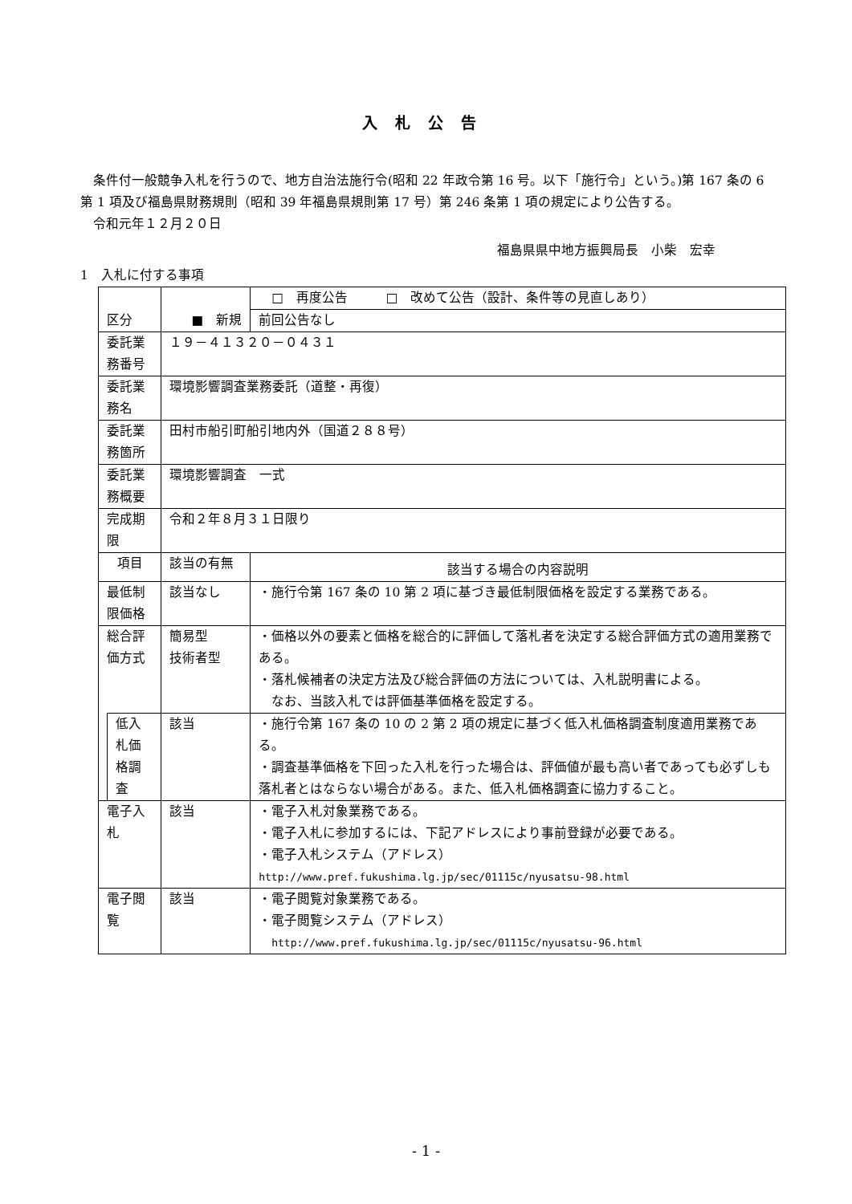入札公告
　条件付一般競争入札を行うので、地方自治法施行令(昭和 22 年政令第 16 号。以下「施行令」という。)第 167 条の 6 第 1 項及び福島県財務規則（昭和 39 年福島県規則第 17 号）第 246 条第 1 項の規定により公告する。
　令和元年１２月２０日
福島県県中地方振興局長　小柴　宏幸
1　入札に付する事項
| 区分 | | ■ 新規 | □ 再度公告 □ 改めて公告（設計、条件等の見直しあり） |
| | | | 前回公告なし |
| 委託業務番号 | | １９－４１３２０－０４３１ | |
| 委託業務名 | | 環境影響調査業務委託（道整・再復） | |
| 委託業務箇所 | | 田村市船引町船引地内外（国道２８８号） | |
| 委託業務概要 | | 環境影響調査 一式 | |
| 完成期限 | | 令和２年８月３１日限り | |
| 項目 | | 該当の有無 | 該当する場合の内容説明 |
| 最低制限価格 | | 該当なし | ・施行令第 167 条の 10 第 2 項に基づき最低制限価格を設定する業務である。 |
| 総合評価方式 | | 簡易型 技術者型 | ・価格以外の要素と価格を総合的に評価して落札者を決定する総合評価方式の適用業務である。 ・落札候補者の決定方法及び総合評価の方法については、入札説明書による。 なお、当該入札では評価基準価格を設定する。 |
| | 低入札価格調査 | 該当 | ・施行令第 167 条の 10 の 2 第 2 項の規定に基づく低入札価格調査制度適用業務である。 ・調査基準価格を下回った入札を行った場合は、評価値が最も高い者であっても必ずしも落札者とはならない場合がある。また、低入札価格調査に協力すること。 |
| 電子入札 | | 該当 | ・電子入札対象業務である。 ・電子入札に参加するには、下記アドレスにより事前登録が必要である。 ・電子入札システム（アドレス） http://www.pref.fukushima.lg.jp/sec/01115c/nyusatsu-98.html |
| 電子閲覧 | | 該当 | ・電子閲覧対象業務である。 ・電子閲覧システム（アドレス） http://www.pref.fukushima.lg.jp/sec/01115c/nyusatsu-96.html |
- 1 -